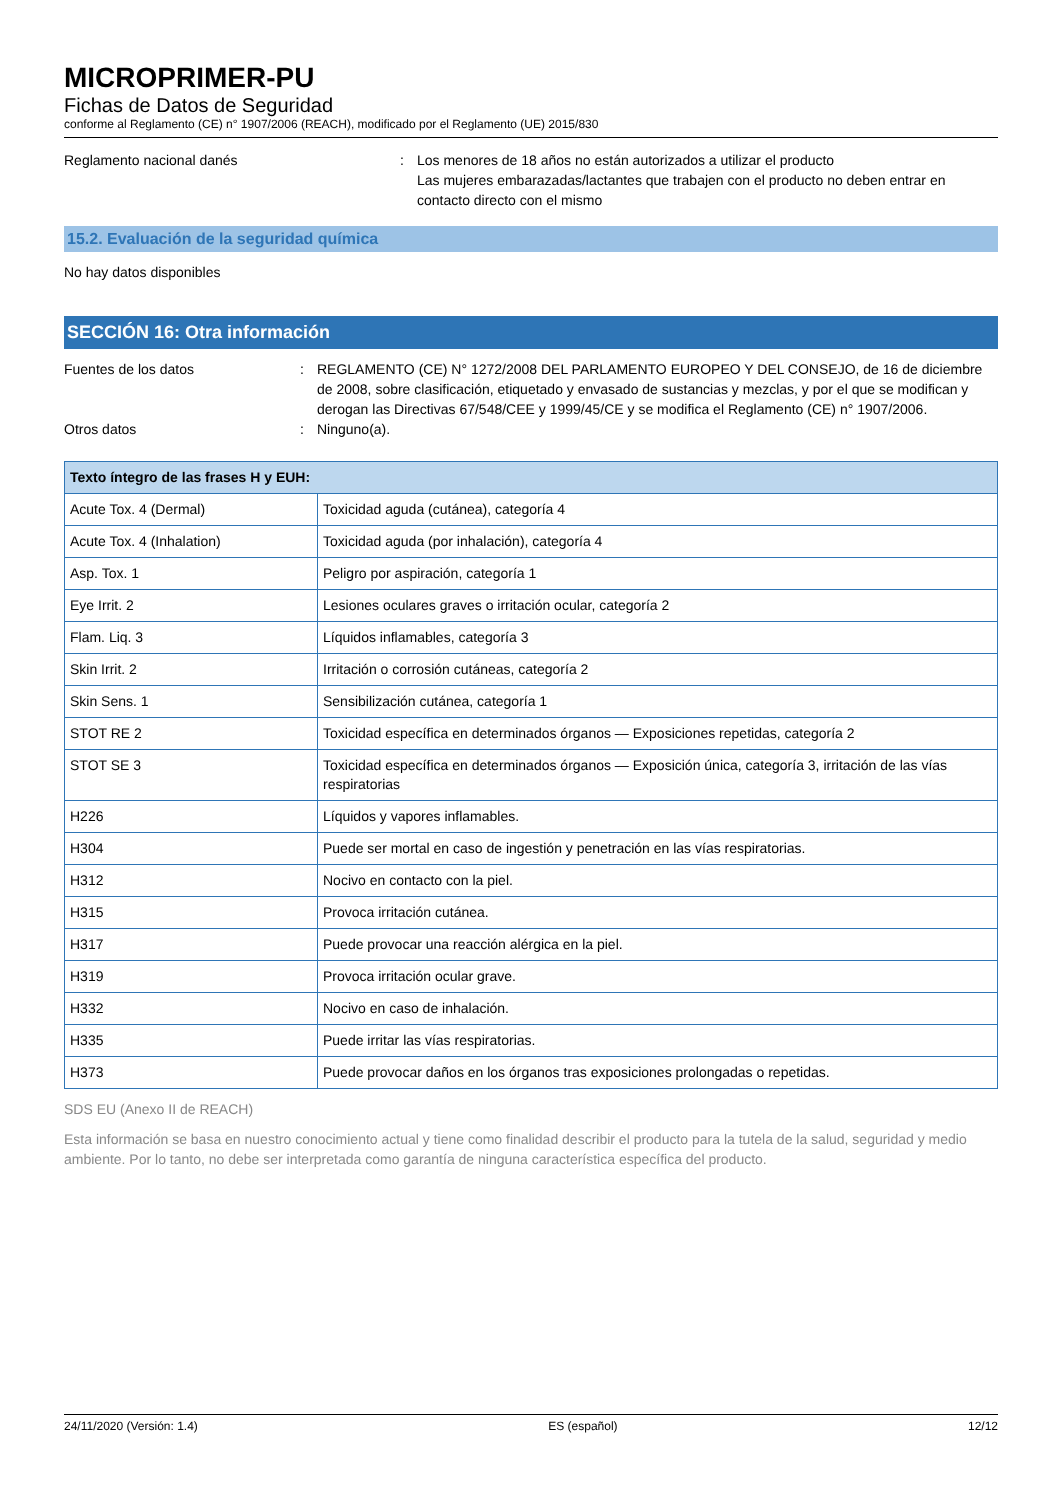MICROPRIMER-PU
Fichas de Datos de Seguridad
conforme al Reglamento (CE) n° 1907/2006 (REACH), modificado por el Reglamento (UE) 2015/830
Reglamento nacional danés : Los menores de 18 años no están autorizados a utilizar el producto
Las mujeres embarazadas/lactantes que trabajen con el producto no deben entrar en contacto directo con el mismo
15.2. Evaluación de la seguridad química
No hay datos disponibles
SECCIÓN 16: Otra información
Fuentes de los datos : REGLAMENTO (CE) N° 1272/2008 DEL PARLAMENTO EUROPEO Y DEL CONSEJO, de 16 de diciembre de 2008, sobre clasificación, etiquetado y envasado de sustancias y mezclas, y por el que se modifican y derogan las Directivas 67/548/CEE y 1999/45/CE y se modifica el Reglamento (CE) n° 1907/2006.
Otros datos : Ninguno(a).
| Texto íntegro de las frases H y EUH: | |
| --- | --- |
| Acute Tox. 4 (Dermal) | Toxicidad aguda (cutánea), categoría 4 |
| Acute Tox. 4 (Inhalation) | Toxicidad aguda (por inhalación), categoría 4 |
| Asp. Tox. 1 | Peligro por aspiración, categoría 1 |
| Eye Irrit. 2 | Lesiones oculares graves o irritación ocular, categoría 2 |
| Flam. Liq. 3 | Líquidos inflamables, categoría 3 |
| Skin Irrit. 2 | Irritación o corrosión cutáneas, categoría 2 |
| Skin Sens. 1 | Sensibilización cutánea, categoría 1 |
| STOT RE 2 | Toxicidad específica en determinados órganos — Exposiciones repetidas, categoría 2 |
| STOT SE 3 | Toxicidad específica en determinados órganos — Exposición única, categoría 3, irritación de las vías respiratorias |
| H226 | Líquidos y vapores inflamables. |
| H304 | Puede ser mortal en caso de ingestión y penetración en las vías respiratorias. |
| H312 | Nocivo en contacto con la piel. |
| H315 | Provoca irritación cutánea. |
| H317 | Puede provocar una reacción alérgica en la piel. |
| H319 | Provoca irritación ocular grave. |
| H332 | Nocivo en caso de inhalación. |
| H335 | Puede irritar las vías respiratorias. |
| H373 | Puede provocar daños en los órganos tras exposiciones prolongadas o repetidas. |
SDS EU (Anexo II de REACH)
Esta información se basa en nuestro conocimiento actual y tiene como finalidad describir el producto para la tutela de la salud, seguridad y medio ambiente. Por lo tanto, no debe ser interpretada como garantía de ninguna característica específica del producto.
24/11/2020 (Versión: 1.4) ES (español) 12/12